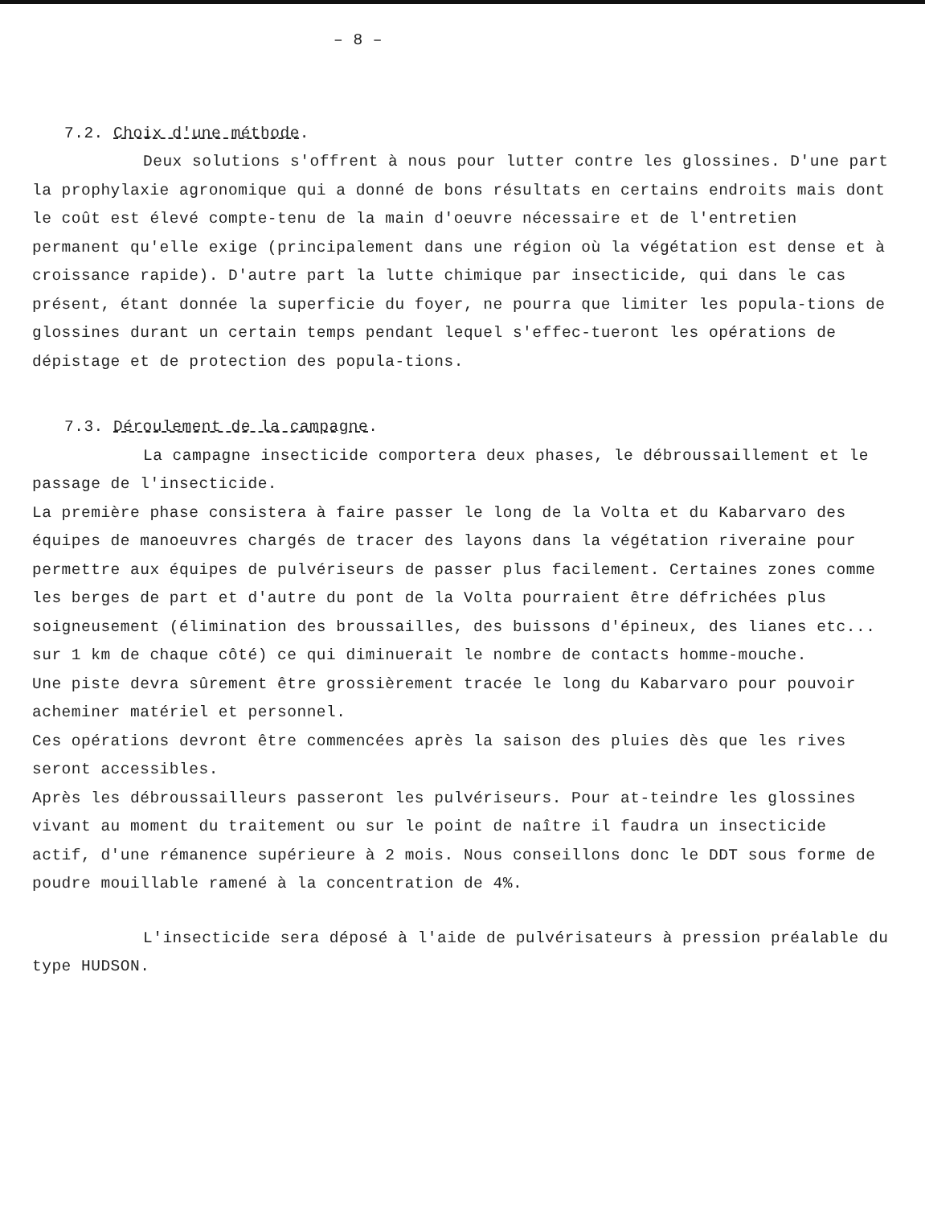– 8 –
7.2. Choix d'une méthode.
Deux solutions s'offrent à nous pour lutter contre les glossines. D'une part la prophylaxie agronomique qui a donné de bons résultats en certains endroits mais dont le coût est élevé compte-tenu de la main d'oeuvre nécessaire et de l'entretien permanent qu'elle exige (principalement dans une région où la végétation est dense et à croissance rapide). D'autre part la lutte chimique par insecticide, qui dans le cas présent, étant donnée la superficie du foyer, ne pourra que limiter les popula-tions de glossines durant un certain temps pendant lequel s'effec-tueront les opérations de dépistage et de protection des popula-tions.
7.3. Déroulement de la campagne.
La campagne insecticide comportera deux phases, le débroussaillement et le passage de l'insecticide.
La première phase consistera à faire passer le long de la Volta et du Kabarvaro des équipes de manoeuvres chargés de tracer des layons dans la végétation riveraine pour permettre aux équipes de pulvériseurs de passer plus facilement. Certaines zones comme les berges de part et d'autre du pont de la Volta pourraient être défrichées plus soigneusement (élimination des broussailles, des buissons d'épineux, des lianes etc... sur 1 km de chaque côté) ce qui diminuerait le nombre de contacts homme-mouche.
Une piste devra sûrement être grossièrement tracée le long du Kabarvaro pour pouvoir acheminer matériel et personnel.
Ces opérations devront être commencées après la saison des pluies dès que les rives seront accessibles.
Après les débroussailleurs passeront les pulvériseurs. Pour at-teindre les glossines vivant au moment du traitement ou sur le point de naître il faudra un insecticide actif, d'une rémanence supérieure à 2 mois. Nous conseillons donc le DDT sous forme de poudre mouillable ramené à la concentration de 4%.
L'insecticide sera déposé à l'aide de pulvérisateurs à pression préalable du type HUDSON.